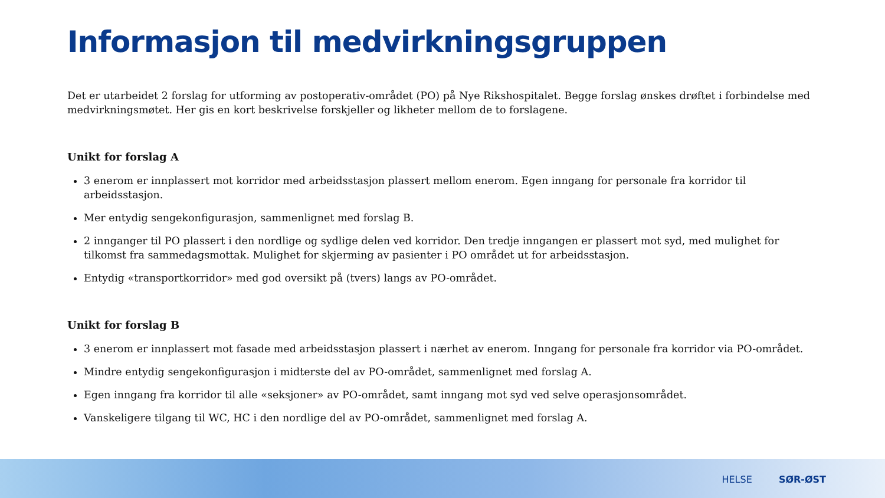Informasjon til medvirkningsgruppen
Det er utarbeidet 2 forslag for utforming av postoperativ-området (PO) på Nye Rikshospitalet. Begge forslag ønskes drøftet i forbindelse med medvirkningsmøtet. Her gis en kort beskrivelse forskjeller og likheter mellom de to forslagene.
Unikt for forslag A
3 enerom er innplassert mot korridor med arbeidsstasjon plassert mellom enerom. Egen inngang for personale fra korridor til arbeidsstasjon.
Mer entydig sengekonfigurasjon, sammenlignet med forslag B.
2 innganger til PO plassert i den nordlige og sydlige delen ved korridor. Den tredje inngangen er plassert mot syd, med mulighet for tilkomst fra sammedagsmottak. Mulighet for skjerming av pasienter i PO området ut for arbeidsstasjon.
Entydig «transportkorridor» med god oversikt på (tvers) langs av PO-området.
Unikt for forslag B
3 enerom er innplassert mot fasade med arbeidsstasjon plassert i nærhet av enerom. Inngang for personale fra korridor via PO-området.
Mindre entydig sengekonfigurasjon i midterste del av PO-området, sammenlignet med forslag A.
Egen inngang fra korridor til alle «seksjoner» av PO-området, samt inngang mot syd ved selve operasjonsområdet.
Vanskeligere tilgang til WC, HC i den nordlige del av PO-området, sammenlignet med forslag A.
HELSE SØR-ØST